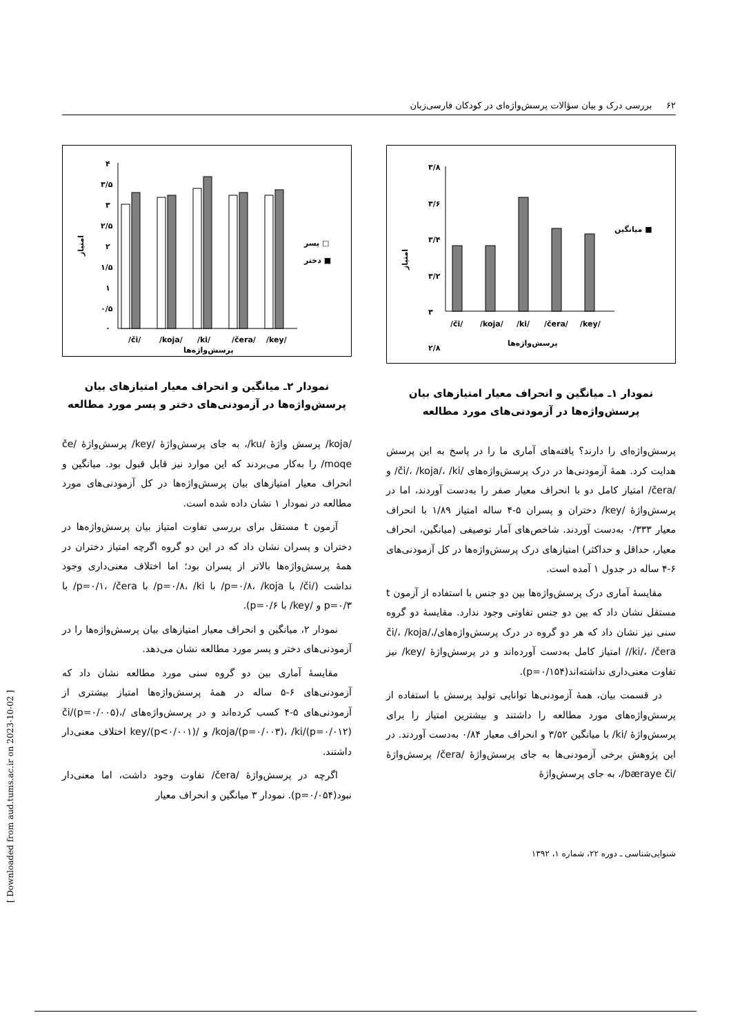۶۲ بررسی درک و بیان سؤالات پرسش‌واژه‌ای در کودکان فارسی‌زبان
امتیاز
۳/۸
۳/۶
۳/۴
۳/۲
۳
۲/۸
/či/
/koja/
/ki/
/čera/
/key/
پرسش‌واژه‌ها
میانگین ■
نمودار ۱ـ میانگین و انحراف معیار امتیازهای بیان
پرسش‌واژه‌ها در آزمودنی‌های مورد مطالعه
پرسش‌واژه‌ای را دارند؟ یافته‌های آماری ما را در پاسخ به این پرسش هدایت کرد. همهٔ آزمودنی‌ها در درک پرسش‌واژه‌های /či/، /koja/، /ki/ و /čera/ امتیاز کامل دو با انحراف معیار صفر را به‌دست آوردند، اما در پرسش‌واژهٔ /key/ دختران و پسران ۵-۴ ساله امتیاز ۱/۸۹ با انحراف معیار ۰/۳۳۳ به‌دست آوردند. شاخص‌های آمار توصیفی (میانگین، انحراف معیار، حداقل و حداکثر) امتیازهای درک پرسش‌واژه‌ها در کل آزمودنی‌های ۶-۴ ساله در جدول ۱ آمده است.
مقایسهٔ آماری درک پرسش‌واژه‌ها بین دو جنس با استفاده از آزمون t مستقل نشان داد که بین دو جنس تفاوتی وجود ندارد. مقایسهٔ دو گروه سنی نیز نشان داد که هر دو گروه در درک پرسش‌واژه‌های/či/، /koja/، /ki/، /čera/ امتیاز کامل به‌دست آورده‌اند و در پرسش‌واژهٔ /key/ نیز تفاوت معنی‌داری نداشته‌اند(p=۰/۱۵۴).
در قسمت بیان، همهٔ آزمودنی‌ها توانایی تولید پرسش با استفاده از پرسش‌واژه‌های مورد مطالعه را داشتند و بیشترین امتیاز را برای پرسش‌واژهٔ /ki/ با میانگین ۳/۵۲ و انحراف معیار ۰/۸۴ به‌دست آوردند. در این پژوهش برخی آزمودنی‌ها به جای پرسش‌واژهٔ /čera/ پرسش‌واژهٔ /bæraye či/، به جای پرسش‌واژهٔ
امتیاز
۴
۳/۵
۳
۲/۵
۲
۱/۵
۱
۰/۵
۰
/či/
/koja/
/ki/
/čera/
/key/
پرسش‌واژه‌ها
پسر □
دختر ■
نمودار ۲ـ میانگین و انحراف معیار امتیازهای بیان
پرسش‌واژه‌ها در آزمودنی‌های دختر و پسر مورد مطالعه
/koja/ پرسش واژهٔ /ku/، به جای پرسش‌واژهٔ /key/ پرسش‌واژهٔ /če moqe/ را به‌کار می‌بردند که این موارد نیز قابل قبول بود. میانگین و انحراف معیار امتیازهای بیان پرسش‌واژه‌ها در کل آزمودنی‌های مورد مطالعه در نمودار ۱ نشان داده شده است.
آزمون t مستقل برای بررسی تفاوت امتیاز بیان پرسش‌واژه‌ها در دختران و پسران نشان داد که در این دو گروه اگرچه امتیاز دختران در همهٔ پرسش‌واژه‌ها بالاتر از پسران بود؛ اما اختلاف معنی‌داری وجود نداشت (/či/ با p=۰/۸، /koja/ با p=۰/۸، /ki/ با p=۰/۱، /čera/ با p=۰/۳ و /key/ با p=۰/۶).
نمودار ۲، میانگین و انحراف معیار امتیازهای بیان پرسش‌واژه‌ها را در آزمودنی‌های دختر و پسر مورد مطالعه نشان می‌دهد.
مقایسهٔ آماری بین دو گروه سنی مورد مطالعه نشان داد که آزمودنی‌های ۶-۵ ساله در همهٔ پرسش‌واژه‌ها امتیاز بیشتری از آزمودنی‌های ۵-۴ کسب کرده‌اند و در پرسش‌واژه‌های /či/(p=۰/۰۰۵)، /koja/(p=۰/۰۰۳)، /ki/(p=۰/۰۱۲) و /key/(p<۰/۰۰۱) اختلاف معنی‌دار داشتند.
اگرچه در پرسش‌واژهٔ /čera/ تفاوت وجود داشت، اما معنی‌دار نبود(p=۰/۰۵۴). نمودار ۳ میانگین و انحراف معیار
شنوایی‌شناسی ـ دوره ۲۲، شماره ۱، ۱۳۹۲
[ Downloaded from aud.tums.ac.ir on 2023-10-02 ]